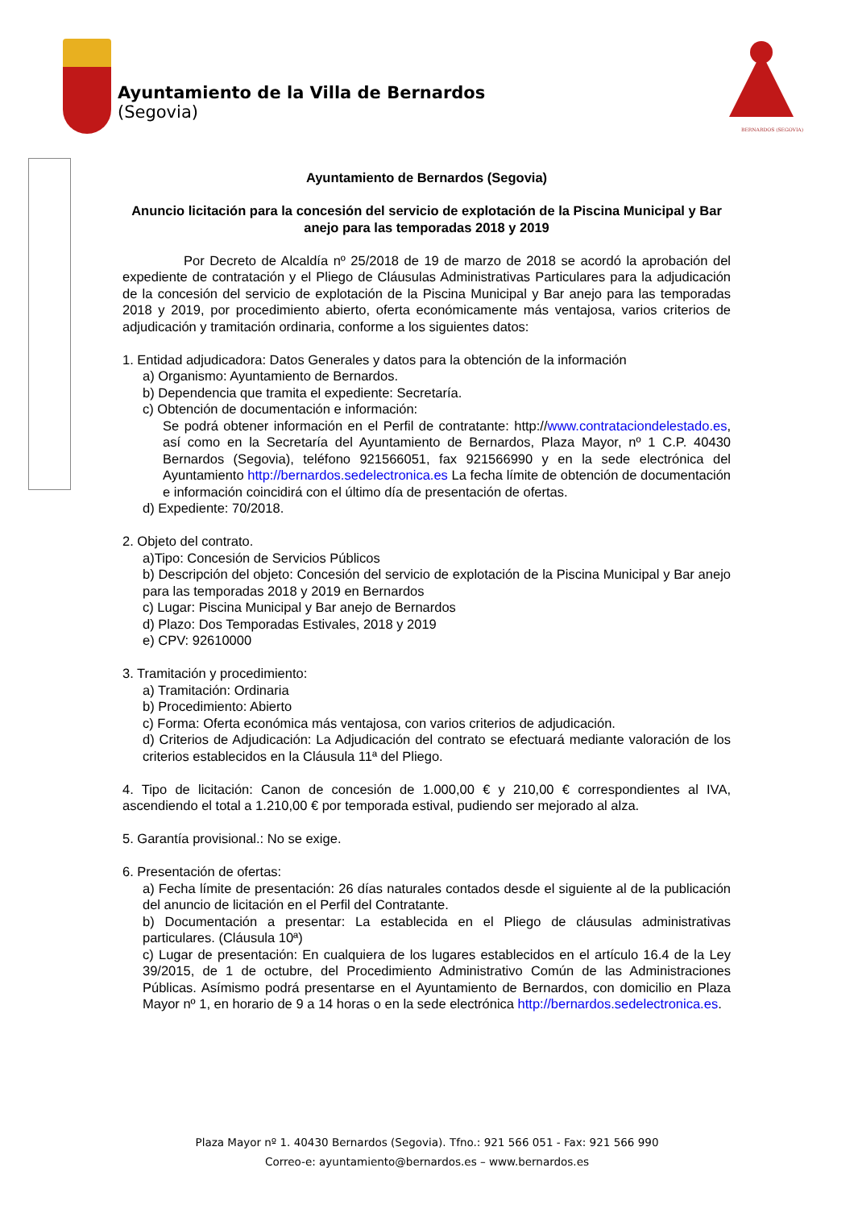Ayuntamiento de la Villa de Bernardos
(Segovia)
BERNARDOS (SEGOVIA)
Ayuntamiento de Bernardos (Segovia)
Anuncio licitación para la concesión del servicio de explotación de la Piscina Municipal y Bar anejo para las temporadas 2018 y 2019
Por Decreto de Alcaldía nº 25/2018 de 19 de marzo de 2018 se acordó la aprobación del expediente de contratación y el Pliego de Cláusulas Administrativas Particulares para la adjudicación de la concesión del servicio de explotación de la Piscina Municipal y Bar anejo para las temporadas 2018 y 2019, por procedimiento abierto, oferta económicamente más ventajosa, varios criterios de adjudicación y tramitación ordinaria, conforme a los siguientes datos:
1. Entidad adjudicadora: Datos Generales y datos para la obtención de la información
a) Organismo: Ayuntamiento de Bernardos.
b) Dependencia que tramita el expediente: Secretaría.
c) Obtención de documentación e información:
Se podrá obtener información en el Perfil de contratante: http://www.contrataciondelestado.es, así como en la Secretaría del Ayuntamiento de Bernardos, Plaza Mayor, nº 1 C.P. 40430 Bernardos (Segovia), teléfono 921566051, fax 921566990 y en la sede electrónica del Ayuntamiento http://bernardos.sedelectronica.es La fecha límite de obtención de documentación e información coincidirá con el último día de presentación de ofertas.
d) Expediente: 70/2018.
2. Objeto del contrato.
a)Tipo: Concesión de Servicios Públicos
b) Descripción del objeto: Concesión del servicio de explotación de la Piscina Municipal y Bar anejo para las temporadas 2018 y 2019 en Bernardos
c) Lugar: Piscina Municipal y Bar anejo de Bernardos
d) Plazo: Dos Temporadas Estivales, 2018 y 2019
e) CPV: 92610000
3. Tramitación y procedimiento:
a) Tramitación: Ordinaria
b) Procedimiento: Abierto
c) Forma: Oferta económica más ventajosa, con varios criterios de adjudicación.
d) Criterios de Adjudicación: La Adjudicación del contrato se efectuará mediante valoración de los criterios establecidos en la Cláusula 11ª del Pliego.
4. Tipo de licitación: Canon de concesión de 1.000,00 € y 210,00 € correspondientes al IVA, ascendiendo el total a 1.210,00 € por temporada estival, pudiendo ser mejorado al alza.
5. Garantía provisional.: No se exige.
6. Presentación de ofertas:
a) Fecha límite de presentación: 26 días naturales contados desde el siguiente al de la publicación del anuncio de licitación en el Perfil del Contratante.
b) Documentación a presentar: La establecida en el Pliego de cláusulas administrativas particulares. (Cláusula 10ª)
c) Lugar de presentación: En cualquiera de los lugares establecidos en el artículo 16.4 de la Ley 39/2015, de 1 de octubre, del Procedimiento Administrativo Común de las Administraciones Públicas. Asímismo podrá presentarse en el Ayuntamiento de Bernardos, con domicilio en Plaza Mayor nº 1, en horario de 9 a 14 horas o en la sede electrónica http://bernardos.sedelectronica.es.
Plaza Mayor nº 1. 40430 Bernardos (Segovia). Tfno.: 921 566 051 - Fax: 921 566 990
Correo-e: ayuntamiento@bernardos.es – www.bernardos.es